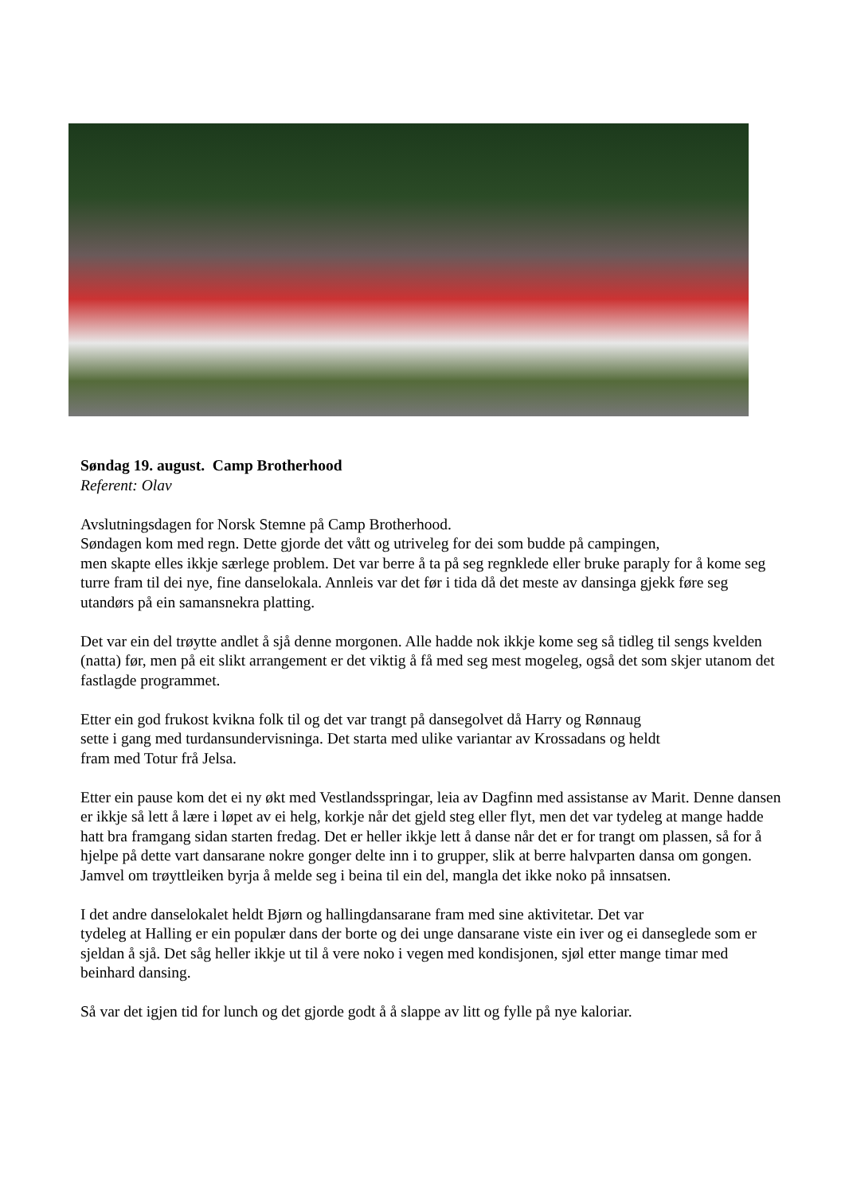Søndag 19. august. Camp Brotherhood
Referent: Olav
Avslutningsdagen for Norsk Stemne på Camp Brotherhood.
Søndagen kom med regn. Dette gjorde det vått og utriveleg for dei som budde på campingen,
men skapte elles ikkje særlege problem. Det var berre å ta på seg regnklede eller bruke paraply for å kome seg turre fram til dei nye, fine danselokala. Annleis var det før i tida då det meste av dansinga gjekk føre seg utandørs på ein samansnekra platting.
Det var ein del trøytte andlet å sjå denne morgonen. Alle hadde nok ikkje kome seg så tidleg til sengs kvelden (natta) før, men på eit slikt arrangement er det viktig å få med seg mest mogeleg, også det som skjer utanom det fastlagde programmet.
Etter ein god frukost kvikna folk til og det var trangt på dansegolvet då Harry og Rønnaug
sette i gang med turdansundervisninga. Det starta med ulike variantar av Krossadans og heldt
fram med Totur frå Jelsa.
Etter ein pause kom det ei ny økt med Vestlandsspringar, leia av Dagfinn med assistanse av Marit. Denne dansen er ikkje så lett å lære i løpet av ei helg, korkje når det gjeld steg eller flyt, men det var tydeleg at mange hadde hatt bra framgang sidan starten fredag. Det er heller ikkje lett å danse når det er for trangt om plassen, så for å hjelpe på dette vart dansarane nokre gonger delte inn i to grupper, slik at berre halvparten dansa om gongen. Jamvel om trøyttleiken byrja å melde seg i beina til ein del, mangla det ikke noko på innsatsen.
I det andre danselokalet heldt Bjørn og hallingdansarane fram med sine aktivitetar. Det var
tydeleg at Halling er ein populær dans der borte og dei unge dansarane viste ein iver og ei danseglede som er sjeldan å sjå. Det såg heller ikkje ut til å vere noko i vegen med kondisjonen, sjøl etter mange timar med beinhard dansing.
Så var det igjen tid for lunch og det gjorde godt å å slappe av litt og fylle på nye kaloriar.